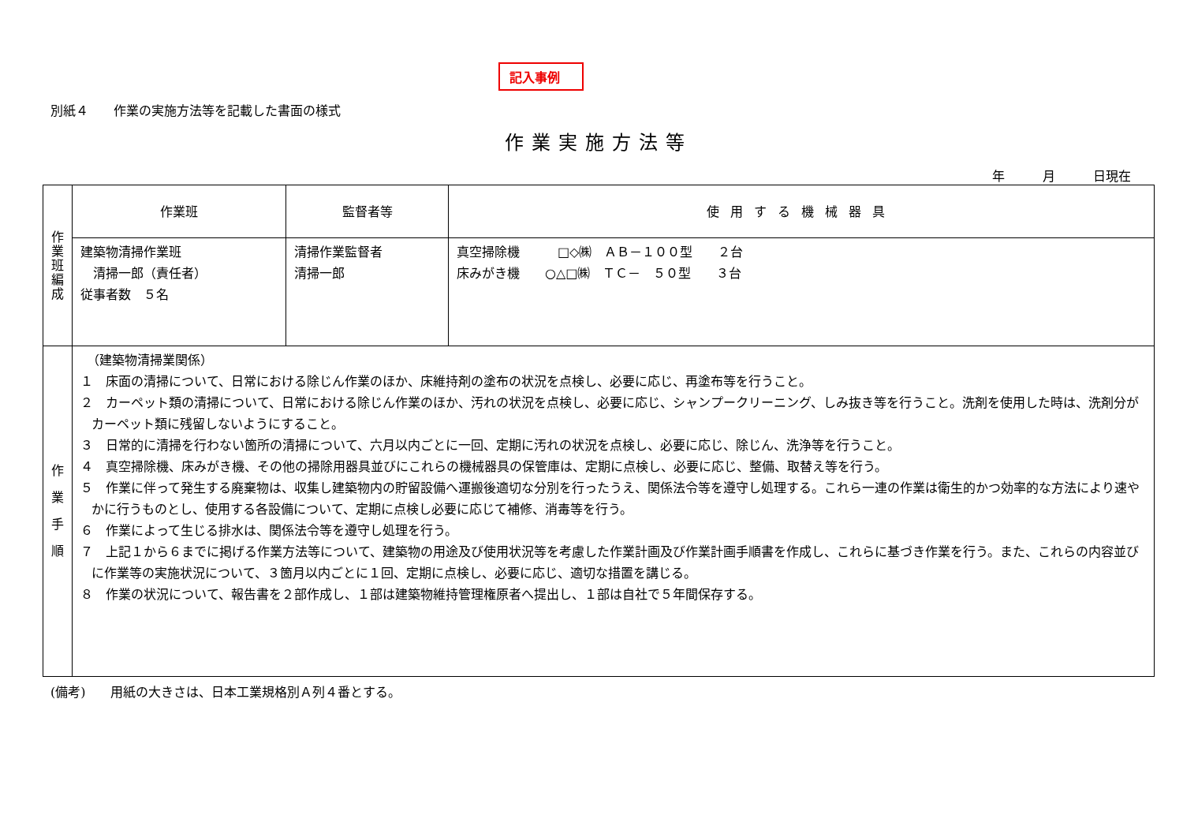記入事例
別紙４　　作業の実施方法等を記載した書面の様式
作業実施方法等
年　　　月　　　日現在
| 作 業 班 編 成 | 作業班 | 監督者等 | 使用する機械器具 |
| | 建築物清掃作業班 清掃一郎（責任者） 従事者数 ５名 | 清掃作業監督者 清掃一郎 | 真空掃除機 □◇㈱ ＡＢ－１００型 ２台 床みがき機 ○△□㈱ ＴＣ－ ５０型 ３台 |
| 作 業 手 順 | （建築物清掃業関係） １ 床面の清掃について、日常における除じん作業のほか、床維持剤の塗布の状況を点検し、必要に応じ、再塗布等を行うこと。 ２ カーペット類の清掃について、日常における除じん作業のほか、汚れの状況を点検し、必要に応じ、シャンプークリーニング、しみ抜き等を行うこと。洗剤を使用した時は、洗剤分がカーペット類に残留しないようにすること。 ３ 日常的に清掃を行わない箇所の清掃について、六月以内ごとに一回、定期に汚れの状況を点検し、必要に応じ、除じん、洗浄等を行うこと。 ４ 真空掃除機、床みがき機、その他の掃除用器具並びにこれらの機械器具の保管庫は、定期に点検し、必要に応じ、整備、取替え等を行う。 ５ 作業に伴って発生する廃棄物は、収集し建築物内の貯留設備へ運搬後適切な分別を行ったうえ、関係法令等を遵守し処理する。これら一連の作業は衛生的かつ効率的な方法により速やかに行うものとし、使用する各設備について、定期に点検し必要に応じて補修、消毒等を行う。 ６ 作業によって生じる排水は、関係法令等を遵守し処理を行う。 ７ 上記１から６までに掲げる作業方法等について、建築物の用途及び使用状況等を考慮した作業計画及び作業計画手順書を作成し、これらに基づき作業を行う。また、これらの内容並びに作業等の実施状況について、３箇月以内ごとに１回、定期に点検し、必要に応じ、適切な措置を講じる。 ８ 作業の状況について、報告書を２部作成し、１部は建築物維持管理権原者へ提出し、１部は自社で５年間保存する。 | | |
(備考)　　用紙の大きさは、日本工業規格別Ａ列４番とする。